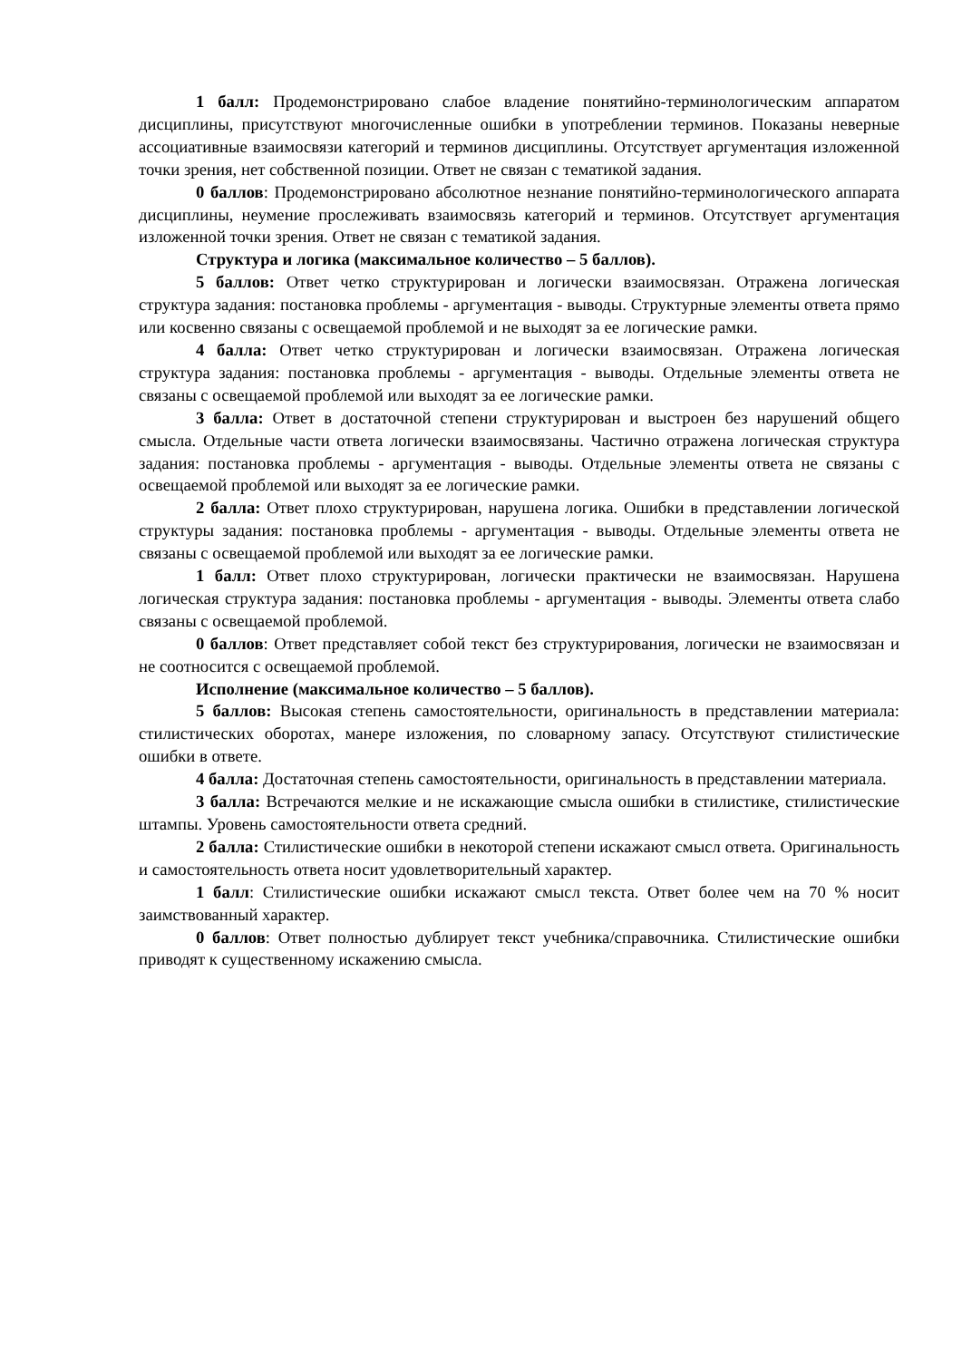1 балл: Продемонстрировано слабое владение понятийно-терминологическим аппаратом дисциплины, присутствуют многочисленные ошибки в употреблении терминов. Показаны неверные ассоциативные взаимосвязи категорий и терминов дисциплины. Отсутствует аргументация изложенной точки зрения, нет собственной позиции. Ответ не связан с тематикой задания.
0 баллов: Продемонстрировано абсолютное незнание понятийно-терминологического аппарата дисциплины, неумение прослеживать взаимосвязь категорий и терминов. Отсутствует аргументация изложенной точки зрения. Ответ не связан с тематикой задания.
Структура и логика (максимальное количество – 5 баллов).
5 баллов: Ответ четко структурирован и логически взаимосвязан. Отражена логическая структура задания: постановка проблемы - аргументация - выводы. Структурные элементы ответа прямо или косвенно связаны с освещаемой проблемой и не выходят за ее логические рамки.
4 балла: Ответ четко структурирован и логически взаимосвязан. Отражена логическая структура задания: постановка проблемы - аргументация - выводы. Отдельные элементы ответа не связаны с освещаемой проблемой или выходят за ее логические рамки.
3 балла: Ответ в достаточной степени структурирован и выстроен без нарушений общего смысла. Отдельные части ответа логически взаимосвязаны. Частично отражена логическая структура задания: постановка проблемы - аргументация - выводы. Отдельные элементы ответа не связаны с освещаемой проблемой или выходят за ее логические рамки.
2 балла: Ответ плохо структурирован, нарушена логика. Ошибки в представлении логической структуры задания: постановка проблемы - аргументация - выводы. Отдельные элементы ответа не связаны с освещаемой проблемой или выходят за ее логические рамки.
1 балл: Ответ плохо структурирован, логически практически не взаимосвязан. Нарушена логическая структура задания: постановка проблемы - аргументация - выводы. Элементы ответа слабо связаны с освещаемой проблемой.
0 баллов: Ответ представляет собой текст без структурирования, логически не взаимосвязан и не соотносится с освещаемой проблемой.
Исполнение (максимальное количество – 5 баллов).
5 баллов: Высокая степень самостоятельности, оригинальность в представлении материала: стилистических оборотах, манере изложения, по словарному запасу. Отсутствуют стилистические ошибки в ответе.
4 балла: Достаточная степень самостоятельности, оригинальность в представлении материала.
3 балла: Встречаются мелкие и не искажающие смысла ошибки в стилистике, стилистические штампы. Уровень самостоятельности ответа средний.
2 балла: Стилистические ошибки в некоторой степени искажают смысл ответа. Оригинальность и самостоятельность ответа носит удовлетворительный характер.
1 балл: Стилистические ошибки искажают смысл текста. Ответ более чем на 70 % носит заимствованный характер.
0 баллов: Ответ полностью дублирует текст учебника/справочника. Стилистические ошибки приводят к существенному искажению смысла.